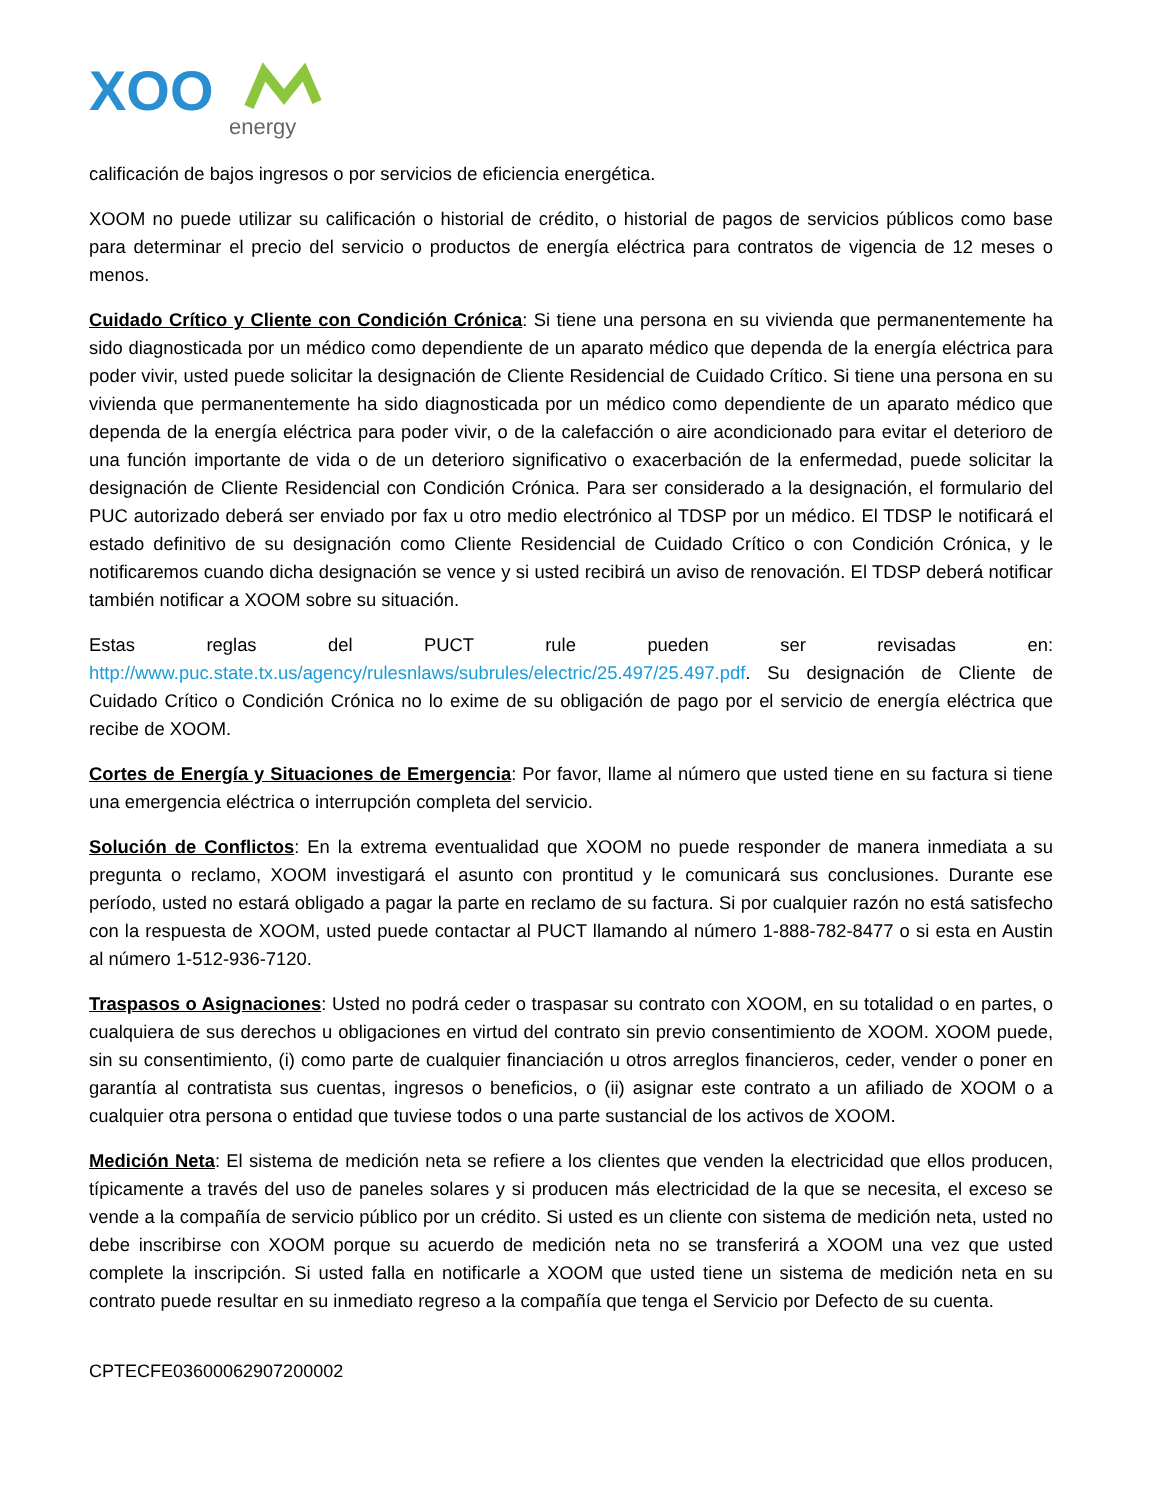XOO
energy
calificación de bajos ingresos o por servicios de eficiencia energética.
XOOM no puede utilizar su calificación o historial de crédito, o historial de pagos de servicios públicos como base para determinar el precio del servicio o productos de energía eléctrica para contratos de vigencia de 12 meses o menos.
Cuidado Crítico y Cliente con Condición Crónica: Si tiene una persona en su vivienda que permanentemente ha sido diagnosticada por un médico como dependiente de un aparato médico que dependa de la energía eléctrica para poder vivir, usted puede solicitar la designación de Cliente Residencial de Cuidado Crítico. Si tiene una persona en su vivienda que permanentemente ha sido diagnosticada por un médico como dependiente de un aparato médico que dependa de la energía eléctrica para poder vivir, o de la calefacción o aire acondicionado para evitar el deterioro de una función importante de vida o de un deterioro significativo o exacerbación de la enfermedad, puede solicitar la designación de Cliente Residencial con Condición Crónica. Para ser considerado a la designación, el formulario del PUC autorizado deberá ser enviado por fax u otro medio electrónico al TDSP por un médico. El TDSP le notificará el estado definitivo de su designación como Cliente Residencial de Cuidado Crítico o con Condición Crónica, y le notificaremos cuando dicha designación se vence y si usted recibirá un aviso de renovación. El TDSP deberá notificar también notificar a XOOM sobre su situación.
Estas reglas del PUCT rule pueden ser revisadas en: http://www.puc.state.tx.us/agency/rulesnlaws/subrules/electric/25.497/25.497.pdf. Su designación de Cliente de Cuidado Crítico o Condición Crónica no lo exime de su obligación de pago por el servicio de energía eléctrica que recibe de XOOM.
Cortes de Energía y Situaciones de Emergencia: Por favor, llame al número que usted tiene en su factura si tiene una emergencia eléctrica o interrupción completa del servicio.
Solución de Conflictos: En la extrema eventualidad que XOOM no puede responder de manera inmediata a su pregunta o reclamo, XOOM investigará el asunto con prontitud y le comunicará sus conclusiones. Durante ese período, usted no estará obligado a pagar la parte en reclamo de su factura. Si por cualquier razón no está satisfecho con la respuesta de XOOM, usted puede contactar al PUCT llamando al número 1-888-782-8477 o si esta en Austin al número 1-512-936-7120.
Traspasos o Asignaciones: Usted no podrá ceder o traspasar su contrato con XOOM, en su totalidad o en partes, o cualquiera de sus derechos u obligaciones en virtud del contrato sin previo consentimiento de XOOM. XOOM puede, sin su consentimiento, (i) como parte de cualquier financiación u otros arreglos financieros, ceder, vender o poner en garantía al contratista sus cuentas, ingresos o beneficios, o (ii) asignar este contrato a un afiliado de XOOM o a cualquier otra persona o entidad que tuviese todos o una parte sustancial de los activos de XOOM.
Medición Neta: El sistema de medición neta se refiere a los clientes que venden la electricidad que ellos producen, típicamente a través del uso de paneles solares y si producen más electricidad de la que se necesita, el exceso se vende a la compañía de servicio público por un crédito. Si usted es un cliente con sistema de medición neta, usted no debe inscribirse con XOOM porque su acuerdo de medición neta no se transferirá a XOOM una vez que usted complete la inscripción. Si usted falla en notificarle a XOOM que usted tiene un sistema de medición neta en su contrato puede resultar en su inmediato regreso a la compañía que tenga el Servicio por Defecto de su cuenta.
CPTECFE03600062907200002